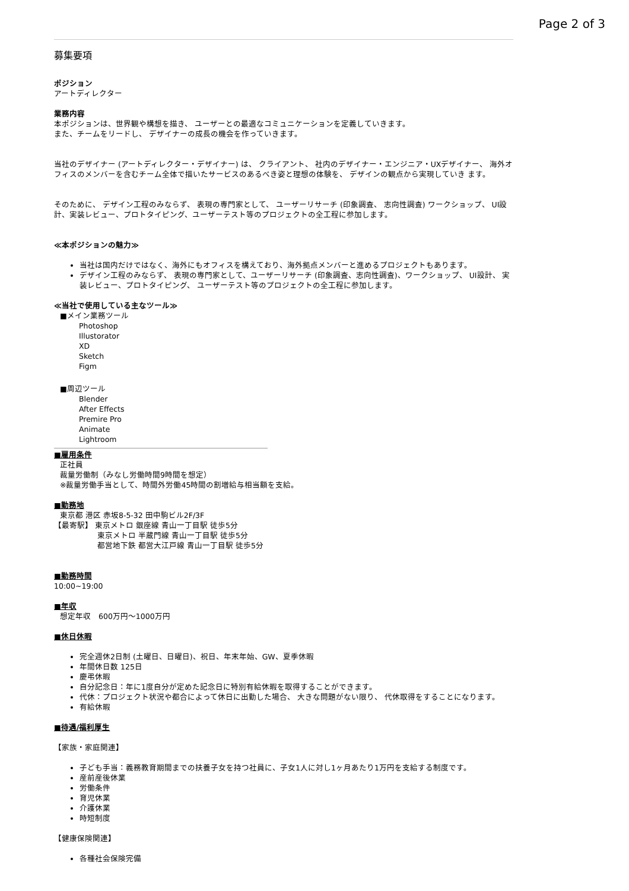Page 2 of 3
募集要項
ポジション
アートディレクター
業務内容
本ポジションは、世界観や構想を描き、 ユーザーとの最適なコミュニケーションを定義していきます。
また、チームをリードし、 デザイナーの成長の機会を作っていきます。
当社のデザイナー (アートディレクター・デザイナー) は、 クライアント、 社内のデザイナー・エンジニア・UXデザイナー、 海外オフィスのメンバーを含むチーム全体で描いたサービスのあるべき姿と理想の体験を、 デザインの観点から実現していき ます。
そのために、 デザイン工程のみならず、 表現の専門家として、 ユーザーリサーチ (印象調査、 志向性調査) ワークショップ、 UI設計、実装レビュー、プロトタイピング、ユーザーテスト等のプロジェクトの全工程に参加します。
≪本ポジションの魅力≫
当社は国内だけではなく、海外にもオフィスを構えており、海外拠点メンバーと進めるプロジェクトもあります。
デザイン工程のみならず、 表現の専門家として、ユーザーリサーチ (印象調査、志向性調査)、ワークショップ、 UI設計、 実装レビュー、プロトタイピング、 ユーザーテスト等のプロジェクトの全工程に参加します。
≪当社で使用している主なツール≫
■メイン業務ツール
Photoshop
Illustorator
XD
Sketch
Figm
■周辺ツール
Blender
After Effects
Premire Pro
Animate
Lightroom
■雇用条件
正社員
裁量労働制（みなし労働時間9時間を想定）
※裁量労働手当として、時間外労働45時間の割増給与相当額を支給。
■勤務地
東京都 港区 赤坂8-5-32 田中駒ビル2F/3F
【最寄駅】 東京メトロ 銀座線 青山一丁目駅 徒歩5分
東京メトロ 半蔵門線 青山一丁目駅 徒歩5分
都営地下鉄 都営大江戸線 青山一丁目駅 徒歩5分
■勤務時間
10:00~19:00
■年収
想定年収　600万円〜1000万円
■休日休暇
完全週休2日制 (土曜日、日曜日)、祝日、年末年始、GW、夏季休暇
年間休日数 125日
慶弔休暇
自分記念日：年に1度自分が定めた記念日に特別有給休暇を取得することができます。
代休：プロジェクト状況や都合によって休日に出勤した場合、 大きな問題がない限り、 代休取得をすることになります。
有給休暇
■待遇/福利厚生
【家族・家庭関連】
子ども手当：義務教育期間までの扶養子女を持つ社員に、子女1人に対し1ヶ月あたり1万円を支給する制度です。
産前産後休業
労働条件
育児休業
介護休業
時短制度
【健康保険関連】
各種社会保険完備